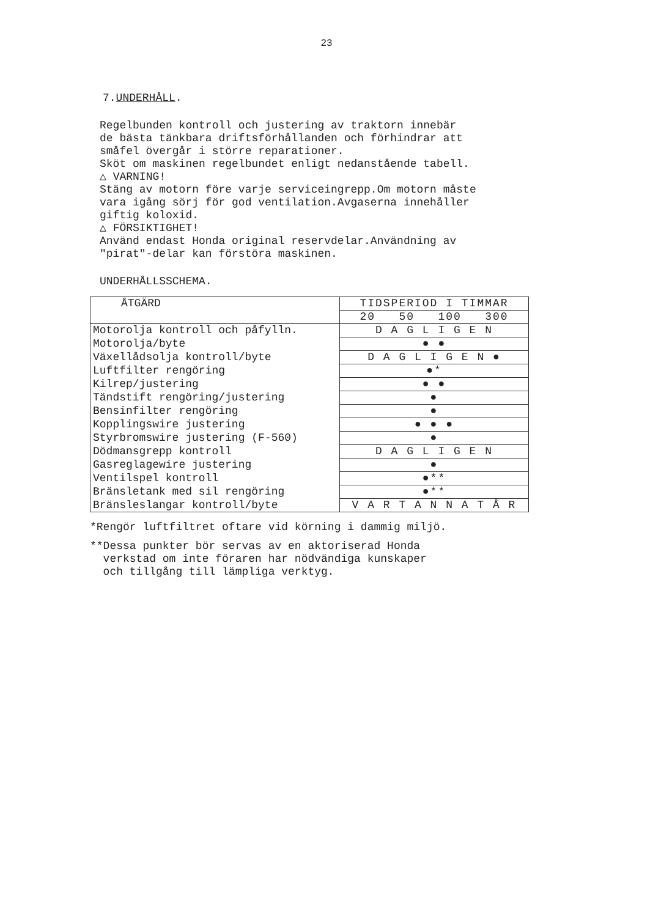23
7.UNDERHÅLL.
Regelbunden kontroll och justering av traktorn innebär
de bästa tänkbara driftsförhållanden och förhindrar att
småfel övergår i större reparationer.
Sköt om maskinen regelbundet enligt nedanstående tabell.
△ VARNING!
Stäng av motorn före varje serviceingrepp.Om motorn måste
vara igång sörj för god ventilation.Avgaserna innehåller
giftig koloxid.
△ FÖRSIKTIGHET!
Använd endast Honda original reservdelar.Användning av
"pirat"-delar kan förstöra maskinen.
UNDERHÅLLSSCHEMA.
| ÅTGÄRD | TIDSPERIOD I TIMMAR |
| | 20 50 100 300 |
| Motorolja kontroll och påfylln. | D A G L I G E N |
| Motorolja/byte | ● ● |
| Växellådsolja kontroll/byte | D A G L I G E N ● |
| Luftfilter rengöring | ●* |
| Kilrep/justering | ● ● |
| Tändstift rengöring/justering | ● |
| Bensinfilter rengöring | ● |
| Kopplingswire justering | ● ● ● |
| Styrbromswire justering (F-560) | ● |
| Dödmansgrepp kontroll | D A G L I G E N |
| Gasreglagewire justering | ● |
| Ventilspel kontroll | ●** |
| Bränsletank med sil rengöring | ●** |
| Bränsleslangar kontroll/byte | V A R T A N N A T Å R |
*Rengör luftfiltret oftare vid körning i dammig miljö.
**Dessa punkter bör servas av en aktoriserad Honda
verkstad om inte föraren har nödvändiga kunskaper
och tillgång till lämpliga verktyg.